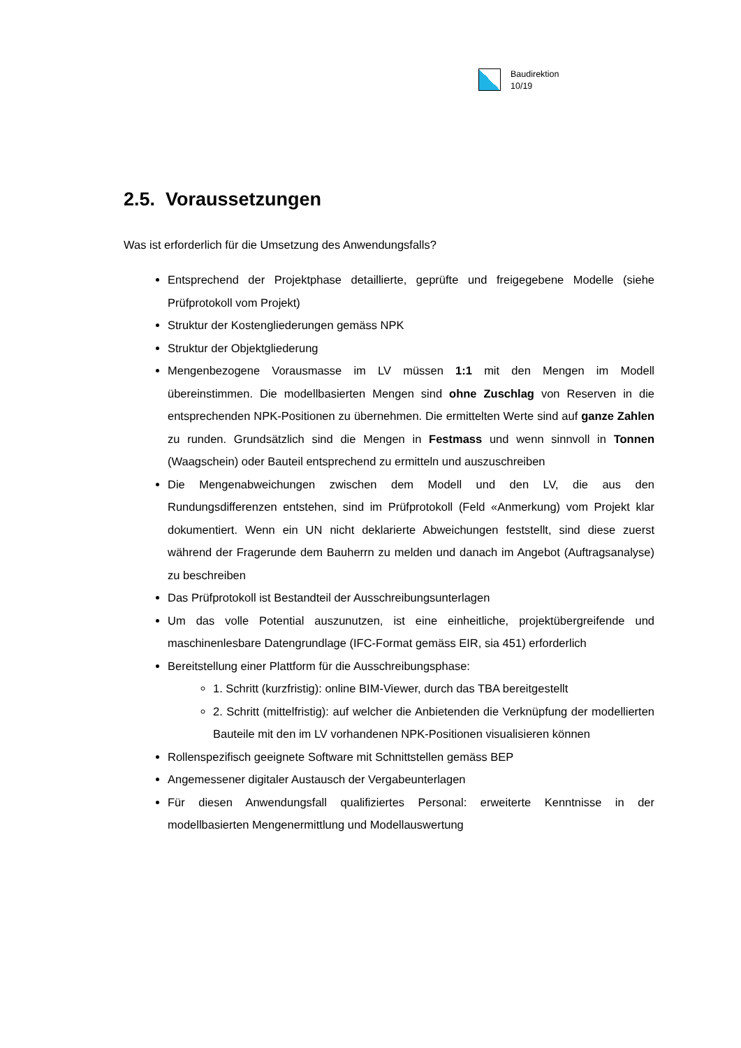Baudirektion
10/19
2.5. Voraussetzungen
Was ist erforderlich für die Umsetzung des Anwendungsfalls?
Entsprechend der Projektphase detaillierte, geprüfte und freigegebene Modelle (siehe Prüfprotokoll vom Projekt)
Struktur der Kostengliederungen gemäss NPK
Struktur der Objektgliederung
Mengenbezogene Vorausmasse im LV müssen 1:1 mit den Mengen im Modell übereinstimmen. Die modellbasierten Mengen sind ohne Zuschlag von Reserven in die entsprechenden NPK-Positionen zu übernehmen. Die ermittelten Werte sind auf ganze Zahlen zu runden. Grundsätzlich sind die Mengen in Festmass und wenn sinnvoll in Tonnen (Waagschein) oder Bauteil entsprechend zu ermitteln und auszuschreiben
Die Mengenabweichungen zwischen dem Modell und den LV, die aus den Rundungsdifferenzen entstehen, sind im Prüfprotokoll (Feld «Anmerkung) vom Projekt klar dokumentiert. Wenn ein UN nicht deklarierte Abweichungen feststellt, sind diese zuerst während der Fragerunde dem Bauherrn zu melden und danach im Angebot (Auftragsanalyse) zu beschreiben
Das Prüfprotokoll ist Bestandteil der Ausschreibungsunterlagen
Um das volle Potential auszunutzen, ist eine einheitliche, projektübergreifende und maschinenlesbare Datengrundlage (IFC-Format gemäss EIR, sia 451) erforderlich
Bereitstellung einer Plattform für die Ausschreibungsphase:
1. Schritt (kurzfristig): online BIM-Viewer, durch das TBA bereitgestellt
2. Schritt (mittelfristig): auf welcher die Anbietenden die Verknüpfung der modellierten Bauteile mit den im LV vorhandenen NPK-Positionen visualisieren können
Rollenspezifisch geeignete Software mit Schnittstellen gemäss BEP
Angemessener digitaler Austausch der Vergabeunterlagen
Für diesen Anwendungsfall qualifiziertes Personal: erweiterte Kenntnisse in der modellbasierten Mengenermittlung und Modellauswertung